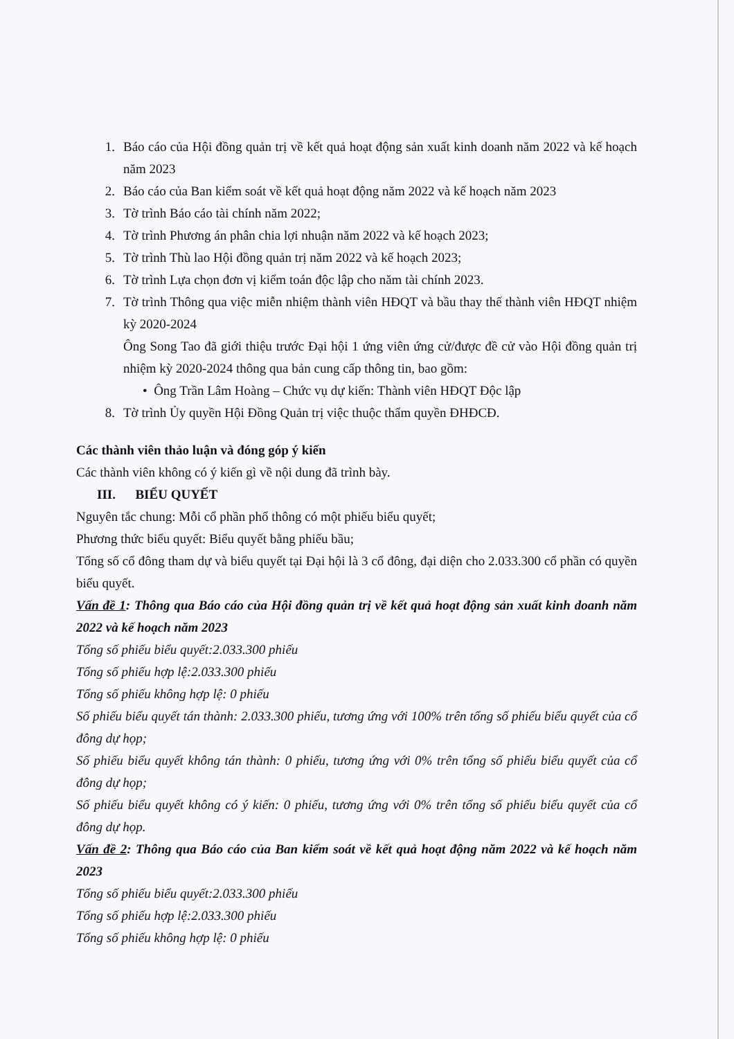1. Báo cáo của Hội đồng quản trị về kết quả hoạt động sản xuất kinh doanh năm 2022 và kế hoạch năm 2023
2. Báo cáo của Ban kiểm soát về kết quả hoạt động năm 2022 và kế hoạch năm 2023
3. Tờ trình Báo cáo tài chính năm 2022;
4. Tờ trình Phương án phân chia lợi nhuận năm 2022 và kế hoạch 2023;
5. Tờ trình Thù lao Hội đồng quản trị năm 2022 và kế hoạch 2023;
6. Tờ trình Lựa chọn đơn vị kiểm toán độc lập cho năm tài chính 2023.
7. Tờ trình Thông qua việc miễn nhiệm thành viên HĐQT và bầu thay thế thành viên HĐQT nhiệm kỳ 2020-2024
Ông Song Tao đã giới thiệu trước Đại hội 1 ứng viên ứng cử/được đề cử vào Hội đồng quản trị nhiệm kỳ 2020-2024 thông qua bản cung cấp thông tin, bao gồm:
• Ông Trần Lâm Hoàng – Chức vụ dự kiến: Thành viên HĐQT Độc lập
8. Tờ trình Ủy quyền Hội Đồng Quản trị việc thuộc thẩm quyền ĐHĐCĐ.
Các thành viên thảo luận và đóng góp ý kiến
Các thành viên không có ý kiến gì về nội dung đã trình bày.
III. BIỂU QUYẾT
Nguyên tắc chung: Mỗi cổ phần phổ thông có một phiếu biểu quyết;
Phương thức biểu quyết: Biểu quyết bằng phiếu bầu;
Tổng số cổ đông tham dự và biểu quyết tại Đại hội là 3 cổ đông, đại diện cho 2.033.300 cổ phần có quyền biểu quyết.
Vấn đề 1: Thông qua Báo cáo của Hội đồng quản trị về kết quả hoạt động sản xuất kinh doanh năm 2022 và kế hoạch năm 2023
Tổng số phiếu biểu quyết:2.033.300 phiếu
Tổng số phiếu hợp lệ:2.033.300 phiếu
Tổng số phiếu không hợp lệ: 0 phiếu
Số phiếu biểu quyết tán thành: 2.033.300 phiếu, tương ứng với 100% trên tổng số phiếu biểu quyết của cổ đông dự họp;
Số phiếu biểu quyết không tán thành: 0 phiếu, tương ứng với 0% trên tổng số phiếu biểu quyết của cổ đông dự họp;
Số phiếu biểu quyết không có ý kiến: 0 phiếu, tương ứng với 0% trên tổng số phiếu biểu quyết của cổ đông dự họp.
Vấn đề 2: Thông qua Báo cáo của Ban kiểm soát về kết quả hoạt động năm 2022 và kế hoạch năm 2023
Tổng số phiếu biểu quyết:2.033.300 phiếu
Tổng số phiếu hợp lệ:2.033.300 phiếu
Tổng số phiếu không hợp lệ: 0 phiếu